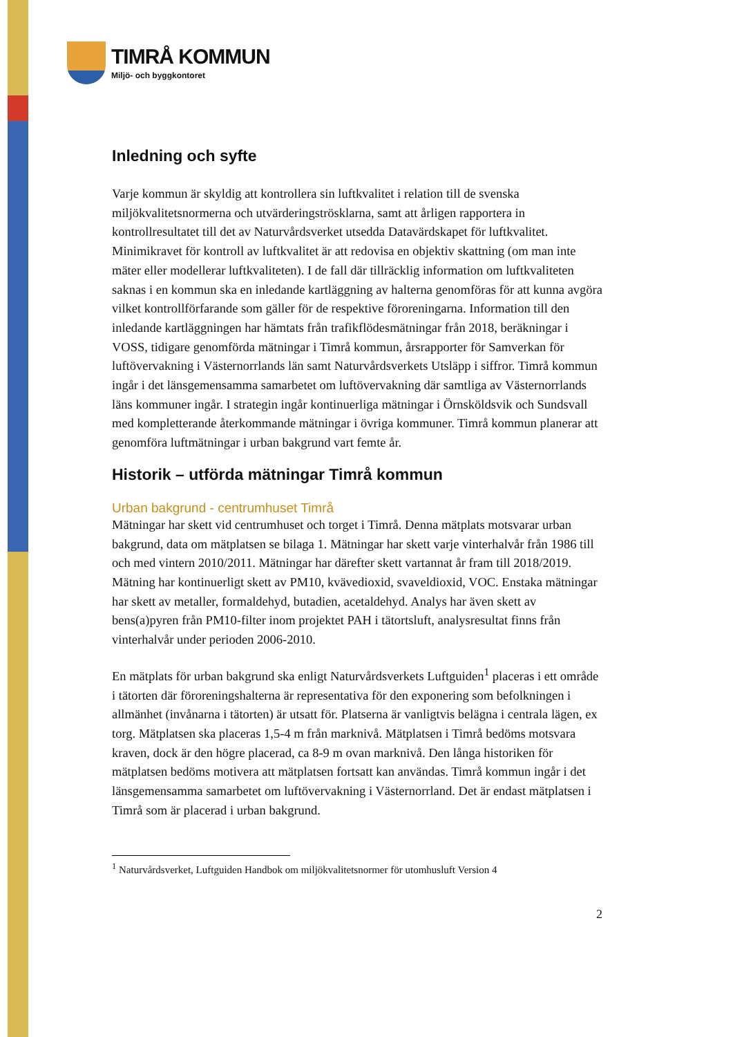TIMRÅ KOMMUN
Miljö- och byggkontoret
Inledning och syfte
Varje kommun är skyldig att kontrollera sin luftkvalitet i relation till de svenska miljökvalitetsnormerna och utvärderingströsklarna, samt att årligen rapportera in kontrollresultatet till det av Naturvårdsverket utsedda Datavärdskapet för luftkvalitet. Minimikravet för kontroll av luftkvalitet är att redovisa en objektiv skattning (om man inte mäter eller modellerar luftkvaliteten). I de fall där tillräcklig information om luftkvaliteten saknas i en kommun ska en inledande kartläggning av halterna genomföras för att kunna avgöra vilket kontrollförfarande som gäller för de respektive föroreningarna. Information till den inledande kartläggningen har hämtats från trafikflödesmätningar från 2018, beräkningar i VOSS, tidigare genomförda mätningar i Timrå kommun, årsrapporter för Samverkan för luftövervakning i Västernorrlands län samt Naturvårdsverkets Utsläpp i siffror. Timrå kommun ingår i det länsgemensamma samarbetet om luftövervakning där samtliga av Västernorrlands läns kommuner ingår. I strategin ingår kontinuerliga mätningar i Örnsköldsvik och Sundsvall med kompletterande återkommande mätningar i övriga kommuner. Timrå kommun planerar att genomföra luftmätningar i urban bakgrund vart femte år.
Historik – utförda mätningar Timrå kommun
Urban bakgrund - centrumhuset Timrå
Mätningar har skett vid centrumhuset och torget i Timrå. Denna mätplats motsvarar urban bakgrund, data om mätplatsen se bilaga 1. Mätningar har skett varje vinterhalvår från 1986 till och med vintern 2010/2011. Mätningar har därefter skett vartannat år fram till 2018/2019. Mätning har kontinuerligt skett av PM10, kvävedioxid, svaveldioxid, VOC. Enstaka mätningar har skett av metaller, formaldehyd, butadien, acetaldehyd. Analys har även skett av bens(a)pyren från PM10-filter inom projektet PAH i tätortsluft, analysresultat finns från vinterhalvår under perioden 2006-2010.
En mätplats för urban bakgrund ska enligt Naturvårdsverkets Luftguiden<sup>1</sup> placeras i ett område i tätorten där föroreningshalterna är representativa för den exponering som befolkningen i allmänhet (invånarna i tätorten) är utsatt för. Platserna är vanligtvis belägna i centrala lägen, ex torg. Mätplatsen ska placeras 1,5-4 m från marknivå. Mätplatsen i Timrå bedöms motsvara kraven, dock är den högre placerad, ca 8-9 m ovan marknivå. Den långa historiken för mätplatsen bedöms motivera att mätplatsen fortsatt kan användas. Timrå kommun ingår i det länsgemensamma samarbetet om luftövervakning i Västernorrland. Det är endast mätplatsen i Timrå som är placerad i urban bakgrund.
<sup>1</sup> Naturvårdsverket, Luftguiden Handbok om miljökvalitetsnormer för utomhusluft Version 4
2